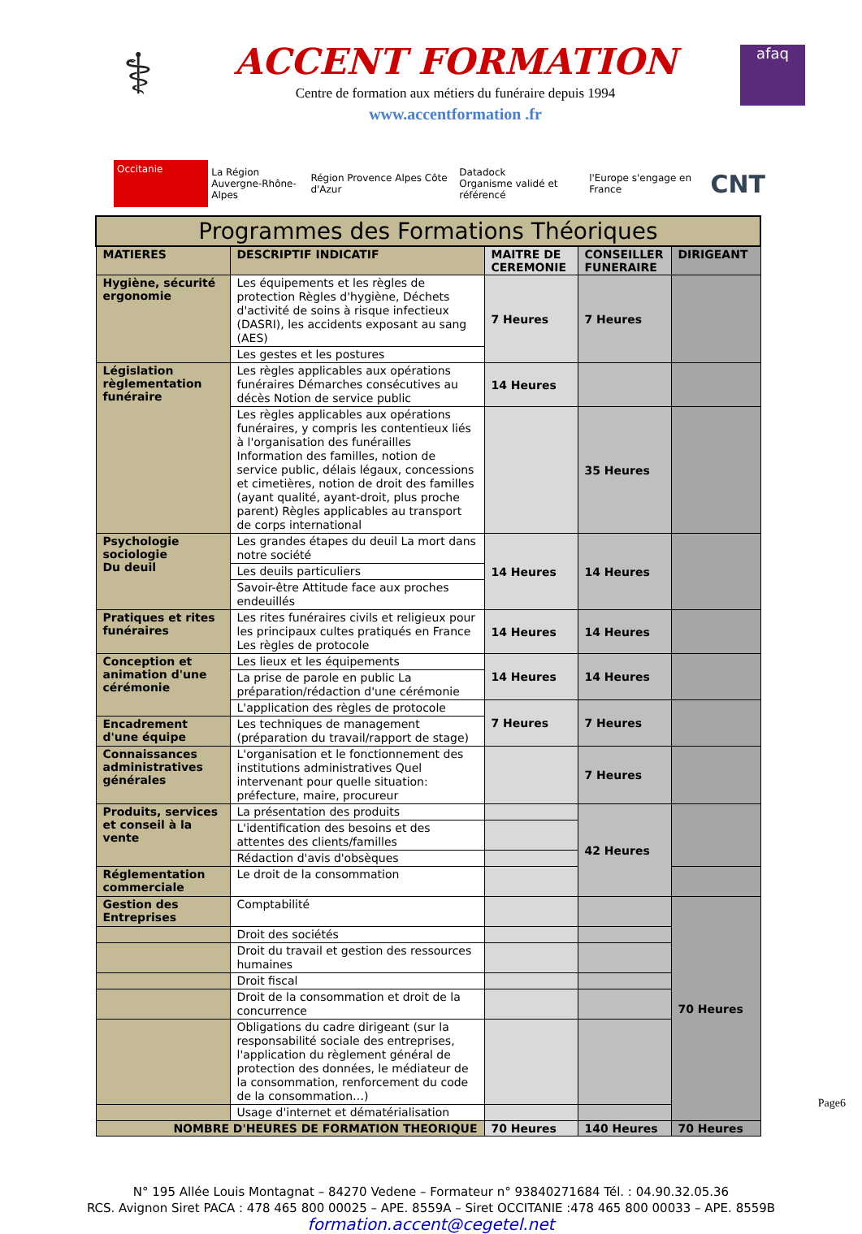⚕
ACCENT FORMATION
Centre de formation aux métiers du funéraire depuis 1994
www.accentformation .fr
afaq
Occitanie
La Région
Auvergne-Rhône-Alpes
Région Provence Alpes Côte d'Azur
Datadock
Organisme validé et référencé
l'Europe s'engage en France
CNT
| Programmes des Formations Théoriques | | | | |
| --- | --- | --- | --- | --- |
| MATIERES | DESCRIPTIF INDICATIF | MAITRE DE CEREMONIE | CONSEILLER FUNERAIRE | DIRIGEANT |
| Hygiène, sécurité ergonomie | Les équipements et les règles de protection Règles d'hygiène, Déchets d'activité de soins à risque infectieux (DASRI), les accidents exposant au sang (AES) | 7 Heures | 7 Heures | |
| | Les gestes et les postures | | | |
| Législation règlementation funéraire | Les règles applicables aux opérations funéraires Démarches consécutives au décès Notion de service public | 14 Heures | | |
| | Les règles applicables aux opérations funéraires, y compris les contentieux liés à l'organisation des funérailles Information des familles, notion de service public, délais légaux, concessions et cimetières, notion de droit des familles (ayant qualité, ayant-droit, plus proche parent) Règles applicables au transport de corps international | | 35 Heures | |
| Psychologie sociologie Du deuil | Les grandes étapes du deuil La mort dans notre société | 14 Heures | 14 Heures | |
| | Les deuils particuliers | | | |
| | Savoir-être Attitude face aux proches endeuillés | | | |
| Pratiques et rites funéraires | Les rites funéraires civils et religieux pour les principaux cultes pratiqués en France Les règles de protocole | 14 Heures | 14 Heures | |
| Conception et animation d'une cérémonie | Les lieux et les équipements | 14 Heures | 14 Heures | |
| | La prise de parole en public La préparation/rédaction d'une cérémonie | | | |
| | L'application des règles de protocole | 7 Heures | 7 Heures | |
| Encadrement d'une équipe | Les techniques de management (préparation du travail/rapport de stage) | | | |
| Connaissances administratives générales | L'organisation et le fonctionnement des institutions administratives Quel intervenant pour quelle situation: préfecture, maire, procureur | | 7 Heures | |
| Produits, services et conseil à la vente | La présentation des produits | | 42 Heures | |
| | L'identification des besoins et des attentes des clients/familles | | | |
| | Rédaction d'avis d'obsèques | | | |
| Réglementation commerciale | Le droit de la consommation | | | |
| Gestion des Entreprises | Comptabilité | | | 70 Heures |
| | Droit des sociétés | | | |
| | Droit du travail et gestion des ressources humaines | | | |
| | Droit fiscal | | | |
| | Droit de la consommation et droit de la concurrence | | | |
| | Obligations du cadre dirigeant (sur la responsabilité sociale des entreprises, l'application du règlement général de protection des données, le médiateur de la consommation, renforcement du code de la consommation…) | | | |
| | Usage d'internet et dématérialisation | | | |
| NOMBRE D'HEURES DE FORMATION THEORIQUE | | 70 Heures | 140 Heures | 70 Heures |
N° 195 Allée Louis Montagnat – 84270 Vedene – Formateur n° 93840271684 Tél. : 04.90.32.05.36
RCS. Avignon Siret PACA : 478 465 800 00025 – APE. 8559A – Siret OCCITANIE :478 465 800 00033 – APE. 8559B
formation.accent@cegetel.net
Page6